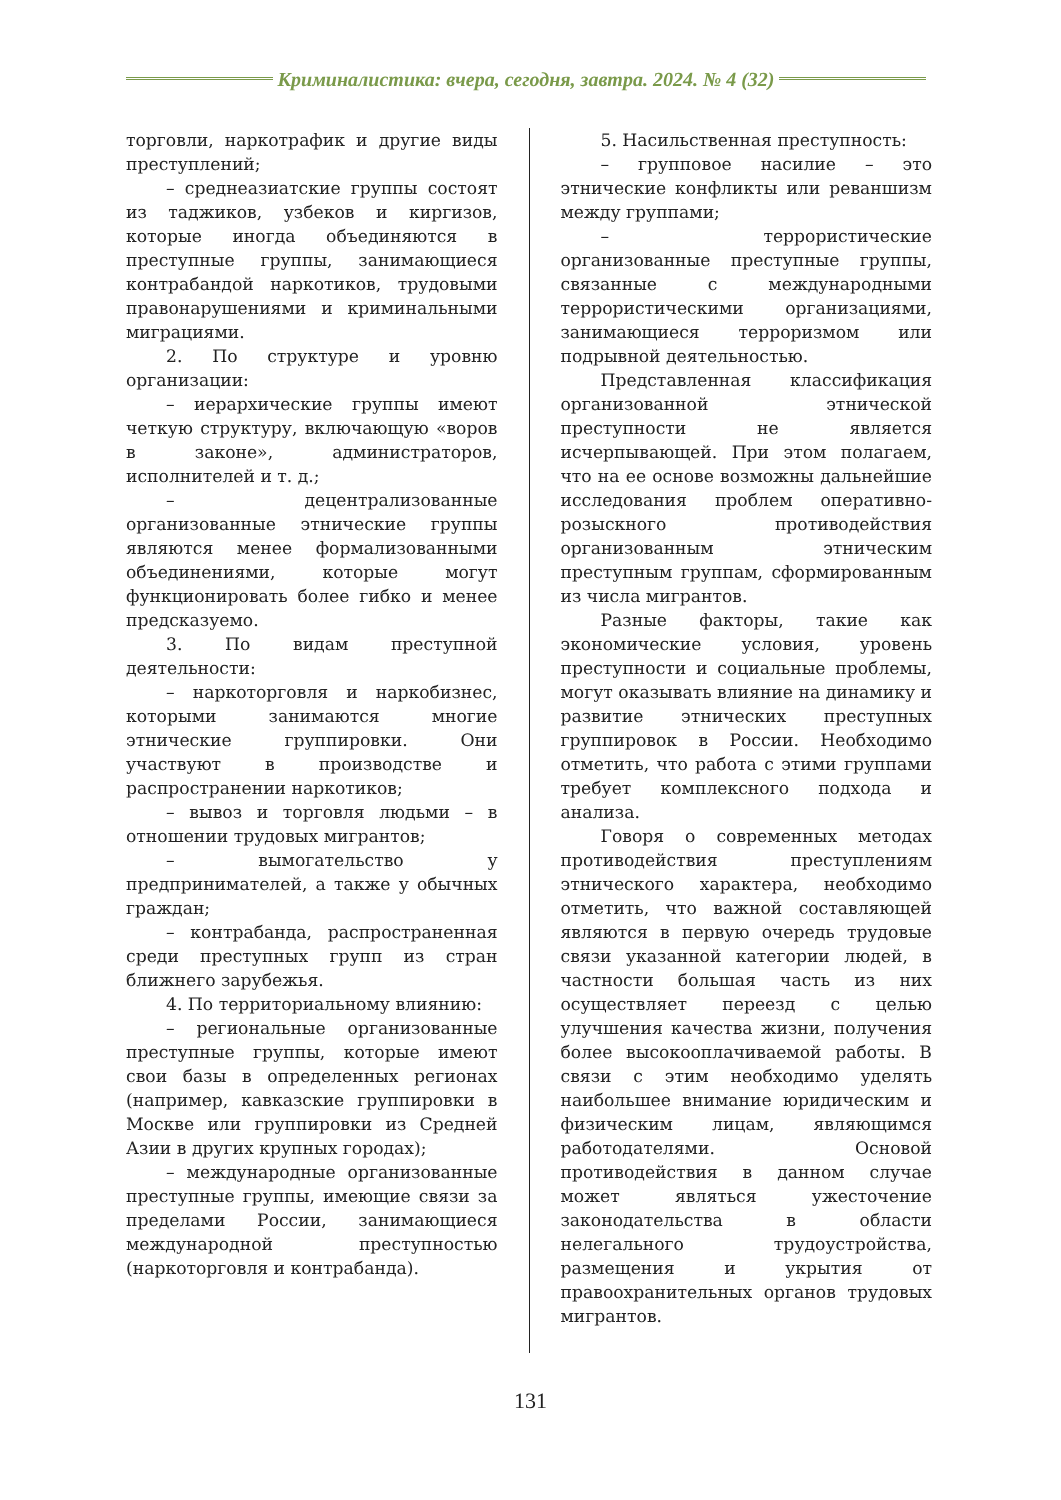Криминалистика: вчера, сегодня, завтра. 2024. № 4 (32)
торговли, наркотрафик и другие виды преступлений;
– среднеазиатские группы состоят из таджиков, узбеков и киргизов, которые иногда объединяются в преступные группы, занимающиеся контрабандой наркотиков, трудовыми правонарушениями и криминальными миграциями.
2. По структуре и уровню организации:
– иерархические группы имеют четкую структуру, включающую «воров в законе», администраторов, исполнителей и т. д.;
– децентрализованные организованные этнические группы являются менее формализованными объединениями, которые могут функционировать более гибко и менее предсказуемо.
3. По видам преступной деятельности:
– наркоторговля и наркобизнес, которыми занимаются многие этнические группировки. Они участвуют в производстве и распространении наркотиков;
– вывоз и торговля людьми – в отношении трудовых мигрантов;
– вымогательство у предпринимателей, а также у обычных граждан;
– контрабанда, распространенная среди преступных групп из стран ближнего зарубежья.
4. По территориальному влиянию:
– региональные организованные преступные группы, которые имеют свои базы в определенных регионах (например, кавказские группировки в Москве или группировки из Средней Азии в других крупных городах);
– международные организованные преступные группы, имеющие связи за пределами России, занимающиеся международной преступностью (наркоторговля и контрабанда).
5. Насильственная преступность:
– групповое насилие – это этнические конфликты или реваншизм между группами;
– террористические организованные преступные группы, связанные с международными террористическими организациями, занимающиеся терроризмом или подрывной деятельностью.
Представленная классификация организованной этнической преступности не является исчерпывающей. При этом полагаем, что на ее основе возможны дальнейшие исследования проблем оперативно-розыскного противодействия организованным этническим преступным группам, сформированным из числа мигрантов.
Разные факторы, такие как экономические условия, уровень преступности и социальные проблемы, могут оказывать влияние на динамику и развитие этнических преступных группировок в России. Необходимо отметить, что работа с этими группами требует комплексного подхода и анализа.
Говоря о современных методах противодействия преступлениям этнического характера, необходимо отметить, что важной составляющей являются в первую очередь трудовые связи указанной категории людей, в частности большая часть из них осуществляет переезд с целью улучшения качества жизни, получения более высокооплачиваемой работы. В связи с этим необходимо уделять наибольшее внимание юридическим и физическим лицам, являющимся работодателями. Основой противодействия в данном случае может являться ужесточение законодательства в области нелегального трудоустройства, размещения и укрытия от правоохранительных органов трудовых мигрантов.
131